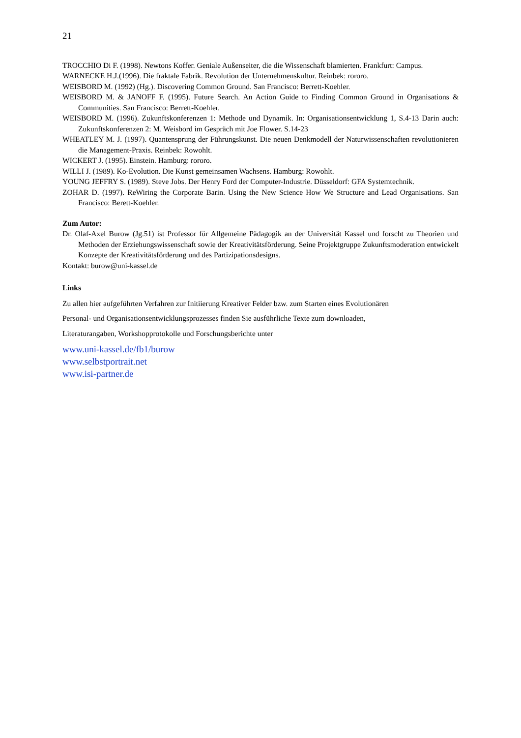21
TROCCHIO Di F. (1998). Newtons Koffer. Geniale Außenseiter, die die Wissenschaft blamierten. Frankfurt: Campus.
WARNECKE H.J.(1996). Die fraktale Fabrik. Revolution der Unternehmenskultur. Reinbek: rororo.
WEISBORD M. (1992) (Hg.). Discovering Common Ground. San Francisco: Berrett-Koehler.
WEISBORD M. & JANOFF F. (1995). Future Search. An Action Guide to Finding Common Ground in Organisations & Communities. San Francisco: Berrett-Koehler.
WEISBORD M. (1996). Zukunftskonferenzen 1: Methode und Dynamik. In: Organisationsentwicklung 1, S.4-13 Darin auch: Zukunftskonferenzen 2: M. Weisbord im Gespräch mit Joe Flower. S.14-23
WHEATLEY M. J. (1997). Quantensprung der Führungskunst. Die neuen Denkmodell der Naturwissenschaften revolutionieren die Management-Praxis. Reinbek: Rowohlt.
WICKERT J. (1995). Einstein. Hamburg: rororo.
WILLI J. (1989). Ko-Evolution. Die Kunst gemeinsamen Wachsens. Hamburg: Rowohlt.
YOUNG JEFFRY S. (1989). Steve Jobs. Der Henry Ford der Computer-Industrie. Düsseldorf: GFA Systemtechnik.
ZOHAR D. (1997). ReWiring the Corporate Barin. Using the New Science How We Structure and Lead Organisations. San Francisco: Berett-Koehler.
Zum Autor:
Dr. Olaf-Axel Burow (Jg.51) ist Professor für Allgemeine Pädagogik an der Universität Kassel und forscht zu Theorien und Methoden der Erziehungswissenschaft sowie der Kreativitätsförderung. Seine Projektgruppe Zukunftsmoderation entwickelt Konzepte der Kreativitätsförderung und des Partizipationsdesigns.
Kontakt: burow@uni-kassel.de
Links
Zu allen hier aufgeführten Verfahren zur Initiierung Kreativer Felder bzw. zum Starten eines Evolutionären
Personal- und Organisationsentwicklungsprozesses finden Sie ausführliche Texte zum downloaden,
Literaturangaben, Workshopprotokolle und Forschungsberichte unter
www.uni-kassel.de/fb1/burow
www.selbstportrait.net
www.isi-partner.de